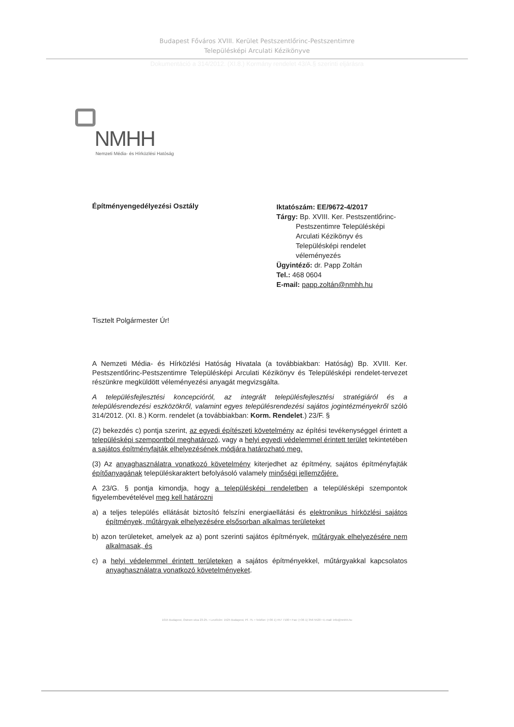Budapest Főváros XVIII. Kerület Pestszentlőrinc-Pestszentimre
Településképi Arculati Kézikönyve
Dokumentáció a 314/2012. (XI.8.) Kormány rendelet 43/A.§ szerinti eljárásra
NMHH
Nemzeti Média- és Hírközlési Hatóság
Építményengedélyezési Osztály
Iktatószám: EE/9672-4/2017
Tárgy: Bp. XVIII. Ker. Pestszentlőrinc-
Pestszentimre Településképi
Arculati Kézikönyv és
Településképi rendelet
véleményezés
Ügyintéző: dr. Papp Zoltán
Tel.: 468 0604
E-mail: papp.zoltán@nmhh.hu
Tisztelt Polgármester Úr!
A Nemzeti Média- és Hírközlési Hatóság Hivatala (a továbbiakban: Hatóság) Bp. XVIII. Ker. Pestszentlőrinc-Pestszentimre Településképi Arculati Kézikönyv és Településképi rendelet-tervezet részünkre megküldött véleményezési anyagát megvizsgálta.
A településfejlesztési koncepcióról, az integrált településfejlesztési stratégiáról és a településrendezési eszközökről, valamint egyes településrendezési sajátos jogintézményekről szóló 314/2012. (XI. 8.) Korm. rendelet (a továbbiakban: Korm. Rendelet.) 23/F. §
(2) bekezdés c) pontja szerint, az egyedi építészeti követelmény az építési tevékenységgel érintett a településképi szempontból meghatározó, vagy a helyi egyedi védelemmel érintett terület tekintetében a sajátos építményfajták elhelyezésének módjára határozható meg.
(3) Az anyaghasználatra vonatkozó követelmény kiterjedhet az építmény, sajátos építményfajták építőanyagának településkaraktert befolyásoló valamely minőségi jellemzőjére.
A 23/G. § pontja kimondja, hogy a településképi rendeletben a településképi szempontok figyelembevételével meg kell határozni
a) a teljes település ellátását biztosító felszíni energiaellátási és elektronikus hírközlési sajátos építmények, műtárgyak elhelyezésére elsősorban alkalmas területeket
b) azon területeket, amelyek az a) pont szerinti sajátos építmények, műtárgyak elhelyezésére nem alkalmasak, és
c) a helyi védelemmel érintett területeken a sajátos építményekkel, műtárgyakkal kapcsolatos anyaghasználatra vonatkozó követelményeket.
1015 Budapest, Ostrom utca 23-25. • Levélcím: 1525 Budapest, Pf. 75. • Telefon: (+36 1) 457 7100 • Fax: (+36 1) 356 5520 • E-mail: info@nmhh.hu